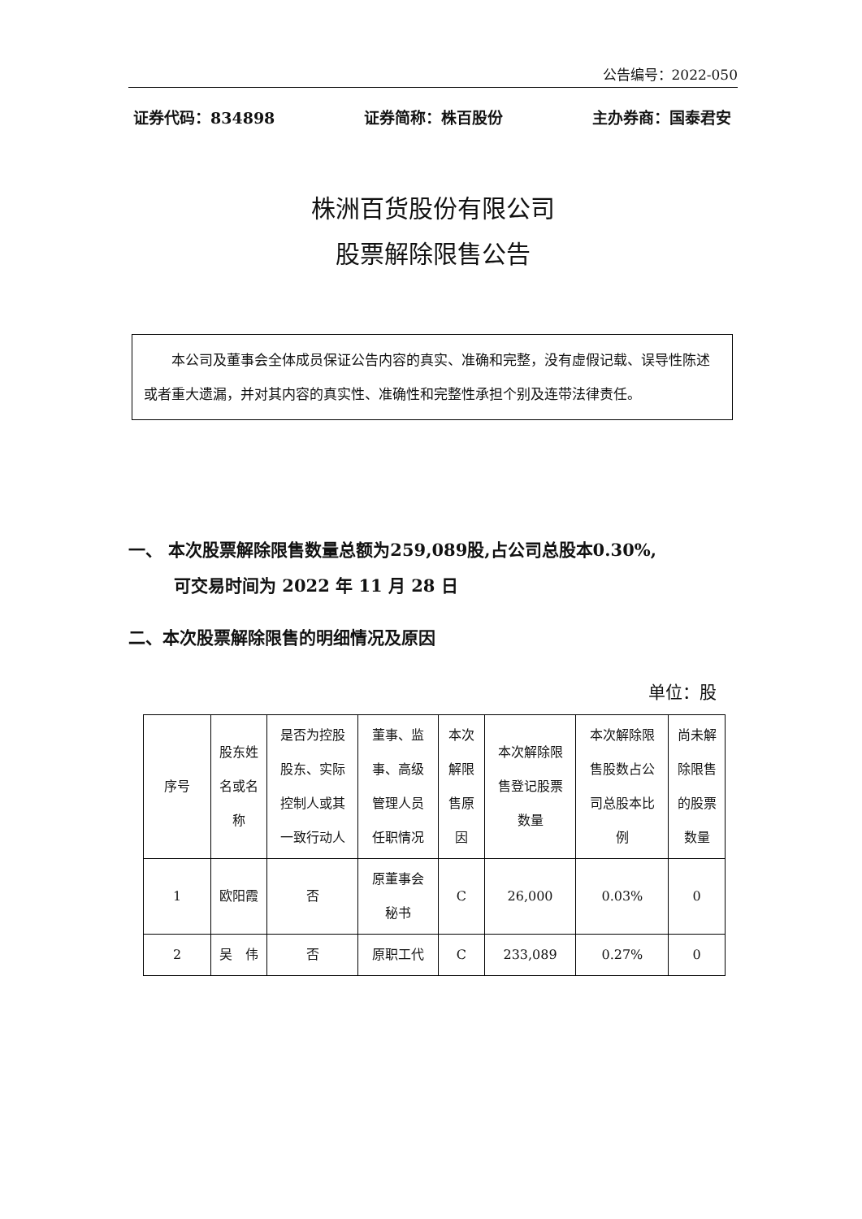公告编号：2022-050
证券代码：834898 证券简称：株百股份 主办券商：国泰君安
株洲百货股份有限公司
股票解除限售公告
本公司及董事会全体成员保证公告内容的真实、准确和完整，没有虚假记载、误导性陈述或者重大遗漏，并对其内容的真实性、准确性和完整性承担个别及连带法律责任。
一、 本次股票解除限售数量总额为259,089股,占公司总股本0.30%,
可交易时间为 2022 年 11 月 28 日
二、本次股票解除限售的明细情况及原因
单位：股
| 序号 | 股东姓名或名称 | 是否为控股股东、实际控制人或其一致行动人 | 董事、监事、高级管理人员任职情况 | 本次解限售原因 | 本次解除限售登记股票数量 | 本次解除限售股数占公司总股本比例 | 尚未解除限售的股票数量 |
| --- | --- | --- | --- | --- | --- | --- | --- |
| 1 | 欧阳霞 | 否 | 原董事会秘书 | C | 26,000 | 0.03% | 0 |
| 2 | 吴 伟 | 否 | 原职工代 | C | 233,089 | 0.27% | 0 |